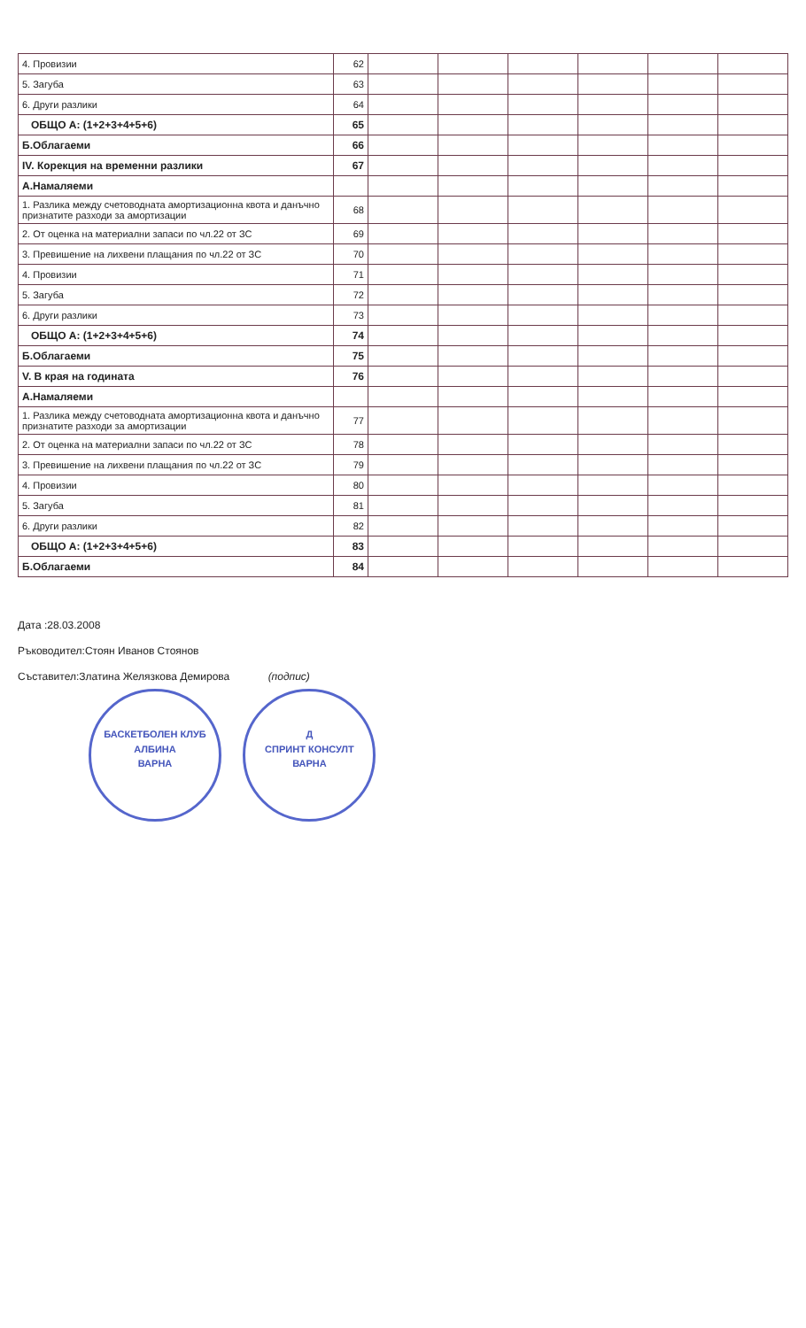| 4. Провизии | 62 | | | | | | |
| 5. Загуба | 63 | | | | | | |
| 6. Други разлики | 64 | | | | | | |
| ОБЩО А: (1+2+3+4+5+6) | 65 | | | | | | |
| Б.Облагаеми | 66 | | | | | | |
| IV. Корекция на временни разлики | 67 | | | | | | |
| А.Намаляеми | | | | | | | |
| 1. Разлика между счетоводната амортизационна квота и данъчно признатите разходи за амортизации | 68 | | | | | | |
| 2. От оценка на материални запаси по чл.22 от ЗС | 69 | | | | | | |
| 3. Превишение на лихвени плащания по чл.22 от ЗС | 70 | | | | | | |
| 4. Провизии | 71 | | | | | | |
| 5. Загуба | 72 | | | | | | |
| 6. Други разлики | 73 | | | | | | |
| ОБЩО А: (1+2+3+4+5+6) | 74 | | | | | | |
| Б.Облагаеми | 75 | | | | | | |
| V. В края на годината | 76 | | | | | | |
| А.Намаляеми | | | | | | | |
| 1. Разлика между счетоводната амортизационна квота и данъчно признатите разходи за амортизации | 77 | | | | | | |
| 2. От оценка на материални запаси по чл.22 от ЗС | 78 | | | | | | |
| 3. Превишение на лихвени плащания по чл.22 от ЗС | 79 | | | | | | |
| 4. Провизии | 80 | | | | | | |
| 5. Загуба | 81 | | | | | | |
| 6. Други разлики | 82 | | | | | | |
| ОБЩО А: (1+2+3+4+5+6) | 83 | | | | | | |
| Б.Облагаеми | 84 | | | | | | |
Дата :28.03.2008
Ръководител:Стоян Иванов Стоянов
Съставител:Златина Желязкова Демирова (подпис)
БАСКЕТБОЛЕН КЛУБ
АЛБИНА
ВАРНА
Д
СПРИНТ КОНСУЛТ
ВАРНА